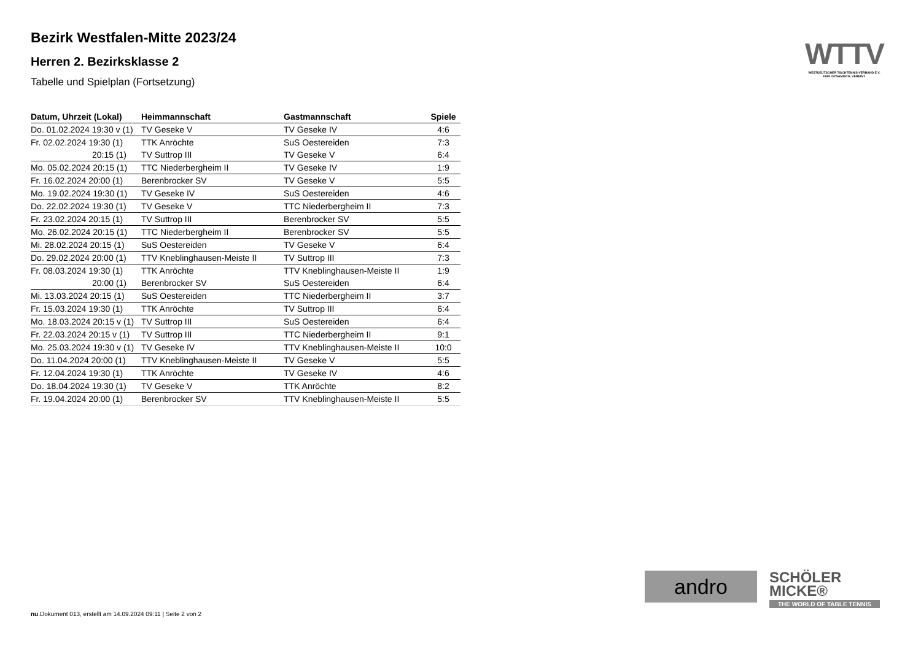Bezirk Westfalen-Mitte 2023/24
Herren 2. Bezirksklasse 2
Tabelle und Spielplan (Fortsetzung)
| Datum, Uhrzeit (Lokal) | Heimmannschaft | Gastmannschaft | Spiele |
| --- | --- | --- | --- |
| Do. 01.02.2024 19:30 v (1) | TV Geseke V | TV Geseke IV | 4:6 |
| Fr. 02.02.2024 19:30 (1) | TTK Anröchte | SuS Oestereiden | 7:3 |
| 20:15 (1) | TV Suttrop III | TV Geseke V | 6:4 |
| Mo. 05.02.2024 20:15 (1) | TTC Niederbergheim II | TV Geseke IV | 1:9 |
| Fr. 16.02.2024 20:00 (1) | Berenbrocker SV | TV Geseke V | 5:5 |
| Mo. 19.02.2024 19:30 (1) | TV Geseke IV | SuS Oestereiden | 4:6 |
| Do. 22.02.2024 19:30 (1) | TV Geseke V | TTC Niederbergheim II | 7:3 |
| Fr. 23.02.2024 20:15 (1) | TV Suttrop III | Berenbrocker SV | 5:5 |
| Mo. 26.02.2024 20:15 (1) | TTC Niederbergheim II | Berenbrocker SV | 5:5 |
| Mi. 28.02.2024 20:15 (1) | SuS Oestereiden | TV Geseke V | 6:4 |
| Do. 29.02.2024 20:00 (1) | TTV Kneblinghausen-Meiste II | TV Suttrop III | 7:3 |
| Fr. 08.03.2024 19:30 (1) | TTK Anröchte | TTV Kneblinghausen-Meiste II | 1:9 |
| 20:00 (1) | Berenbrocker SV | SuS Oestereiden | 6:4 |
| Mi. 13.03.2024 20:15 (1) | SuS Oestereiden | TTC Niederbergheim II | 3:7 |
| Fr. 15.03.2024 19:30 (1) | TTK Anröchte | TV Suttrop III | 6:4 |
| Mo. 18.03.2024 20:15 v (1) | TV Suttrop III | SuS Oestereiden | 6:4 |
| Fr. 22.03.2024 20:15 v (1) | TV Suttrop III | TTC Niederbergheim II | 9:1 |
| Mo. 25.03.2024 19:30 v (1) | TV Geseke IV | TTV Kneblinghausen-Meiste II | 10:0 |
| Do. 11.04.2024 20:00 (1) | TTV Kneblinghausen-Meiste II | TV Geseke V | 5:5 |
| Fr. 12.04.2024 19:30 (1) | TTK Anröchte | TV Geseke IV | 4:6 |
| Do. 18.04.2024 19:30 (1) | TV Geseke V | TTK Anröchte | 8:2 |
| Fr. 19.04.2024 20:00 (1) | Berenbrocker SV | TTV Kneblinghausen-Meiste II | 5:5 |
WTTV
WESTDEUTSCHER TISCHTENNIS-VERBAND E.V.
FAIR. DYNAMISCH. VEREINT.
andro
SCHÖLER
MICKE®
THE WORLD OF TABLE TENNIS
nu.Dokument 013, erstellt am 14.09.2024 09:11 | Seite 2 von 2